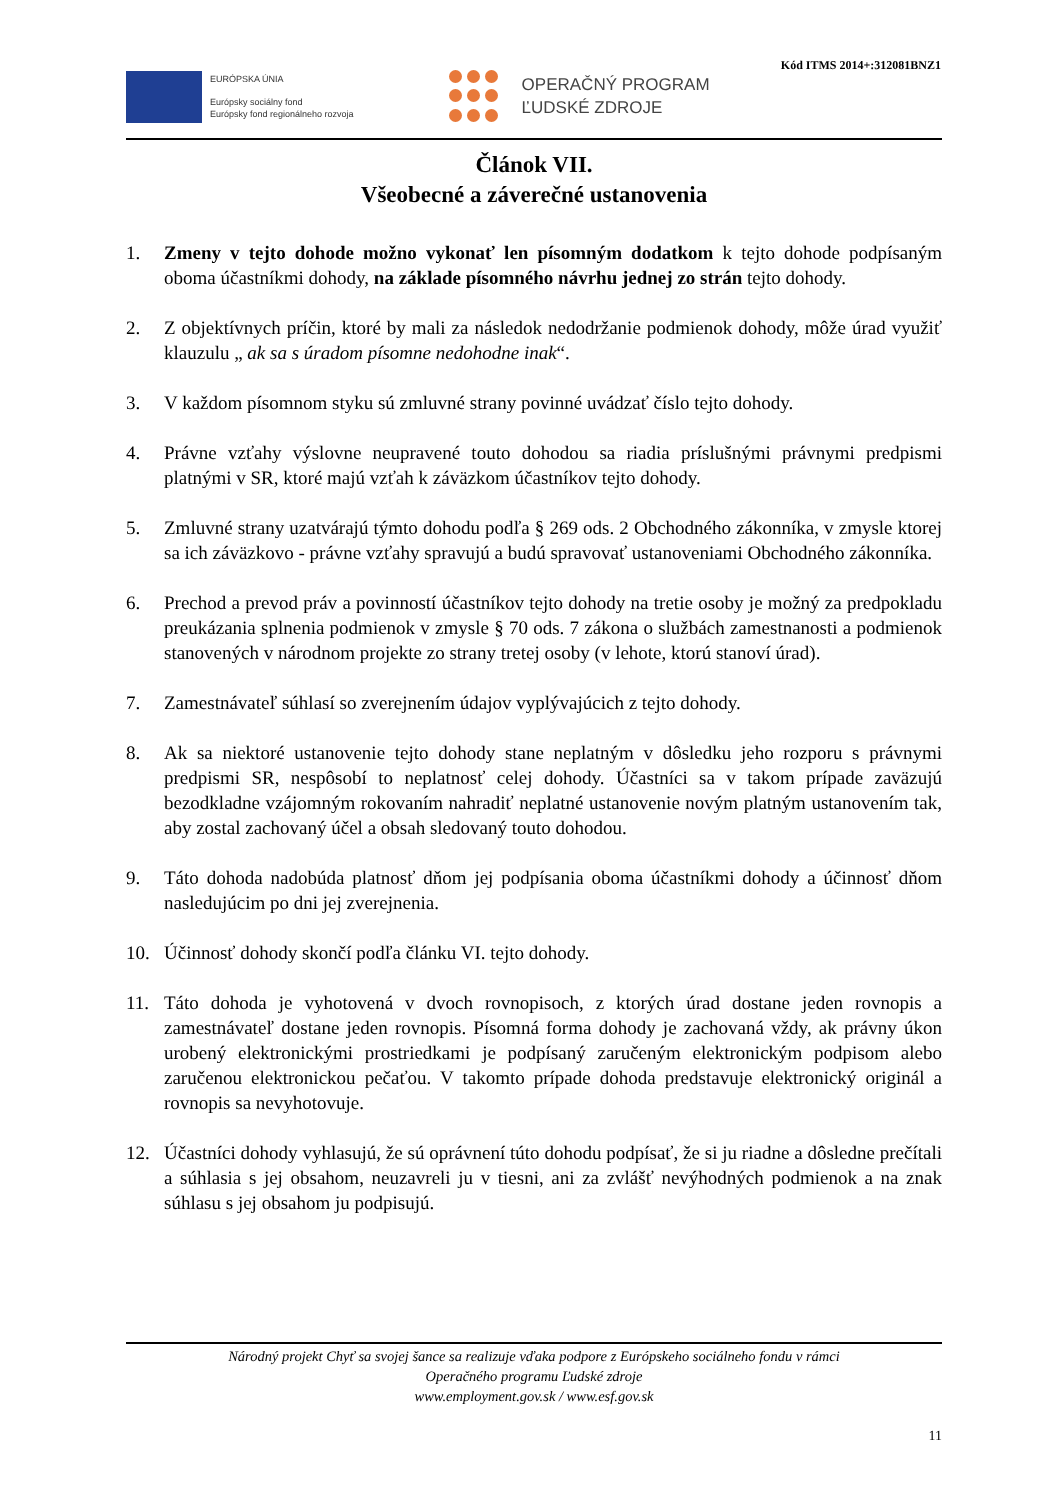Kód ITMS 2014+:312081BNZ1
EURÓPSKA ÚNIA
Európsky sociálny fond
Európsky fond regionálneho rozvoja
OPERAČNÝ PROGRAM
ĽUDSKÉ ZDROJE
Článok VII.
Všeobecné a záverečné ustanovenia
1. Zmeny v tejto dohode možno vykonať len písomným dodatkom k tejto dohode podpísaným oboma účastníkmi dohody, na základe písomného návrhu jednej zo strán tejto dohody.
2. Z objektívnych príčin, ktoré by mali za následok nedodržanie podmienok dohody, môže úrad využiť klauzulu „ ak sa s úradom písomne nedohodne inak“.
3. V každom písomnom styku sú zmluvné strany povinné uvádzať číslo tejto dohody.
4. Právne vzťahy výslovne neupravené touto dohodou sa riadia príslušnými právnymi predpismi platnými v SR, ktoré majú vzťah k záväzkom účastníkov tejto dohody.
5. Zmluvné strany uzatvárajú týmto dohodu podľa § 269 ods. 2 Obchodného zákonníka, v zmysle ktorej sa ich záväzkovo - právne vzťahy spravujú a budú spravovať ustanoveniami Obchodného zákonníka.
6. Prechod a prevod práv a povinností účastníkov tejto dohody na tretie osoby je možný za predpokladu preukázania splnenia podmienok v zmysle § 70 ods. 7 zákona o službách zamestnanosti a podmienok stanovených v národnom projekte zo strany tretej osoby (v lehote, ktorú stanoví úrad).
7. Zamestnávateľ súhlasí so zverejnením údajov vyplývajúcich z tejto dohody.
8. Ak sa niektoré ustanovenie tejto dohody stane neplatným v dôsledku jeho rozporu s právnymi predpismi SR, nespôsobí to neplatnosť celej dohody. Účastníci sa v takom prípade zaväzujú bezodkladne vzájomným rokovaním nahradiť neplatné ustanovenie novým platným ustanovením tak, aby zostal zachovaný účel a obsah sledovaný touto dohodou.
9. Táto dohoda nadobúda platnosť dňom jej podpísania oboma účastníkmi dohody a účinnosť dňom nasledujúcim po dni jej zverejnenia.
10. Účinnosť dohody skončí podľa článku VI. tejto dohody.
11. Táto dohoda je vyhotovená v dvoch rovnopisoch, z ktorých úrad dostane jeden rovnopis a zamestnávateľ dostane jeden rovnopis. Písomná forma dohody je zachovaná vždy, ak právny úkon urobený elektronickými prostriedkami je podpísaný zaručeným elektronickým podpisom alebo zaručenou elektronickou pečaťou. V takomto prípade dohoda predstavuje elektronický originál a rovnopis sa nevyhotovuje.
12. Účastníci dohody vyhlasujú, že sú oprávnení túto dohodu podpísať, že si ju riadne a dôsledne prečítali a súhlasia s jej obsahom, neuzavreli ju v tiesni, ani za zvlášť nevýhodných podmienok a na znak súhlasu s jej obsahom ju podpisujú.
Národný projekt Chyť sa svojej šance sa realizuje vďaka podpore z Európskeho sociálneho fondu v rámci
Operačného programu Ľudské zdroje
www.employment.gov.sk / www.esf.gov.sk
11